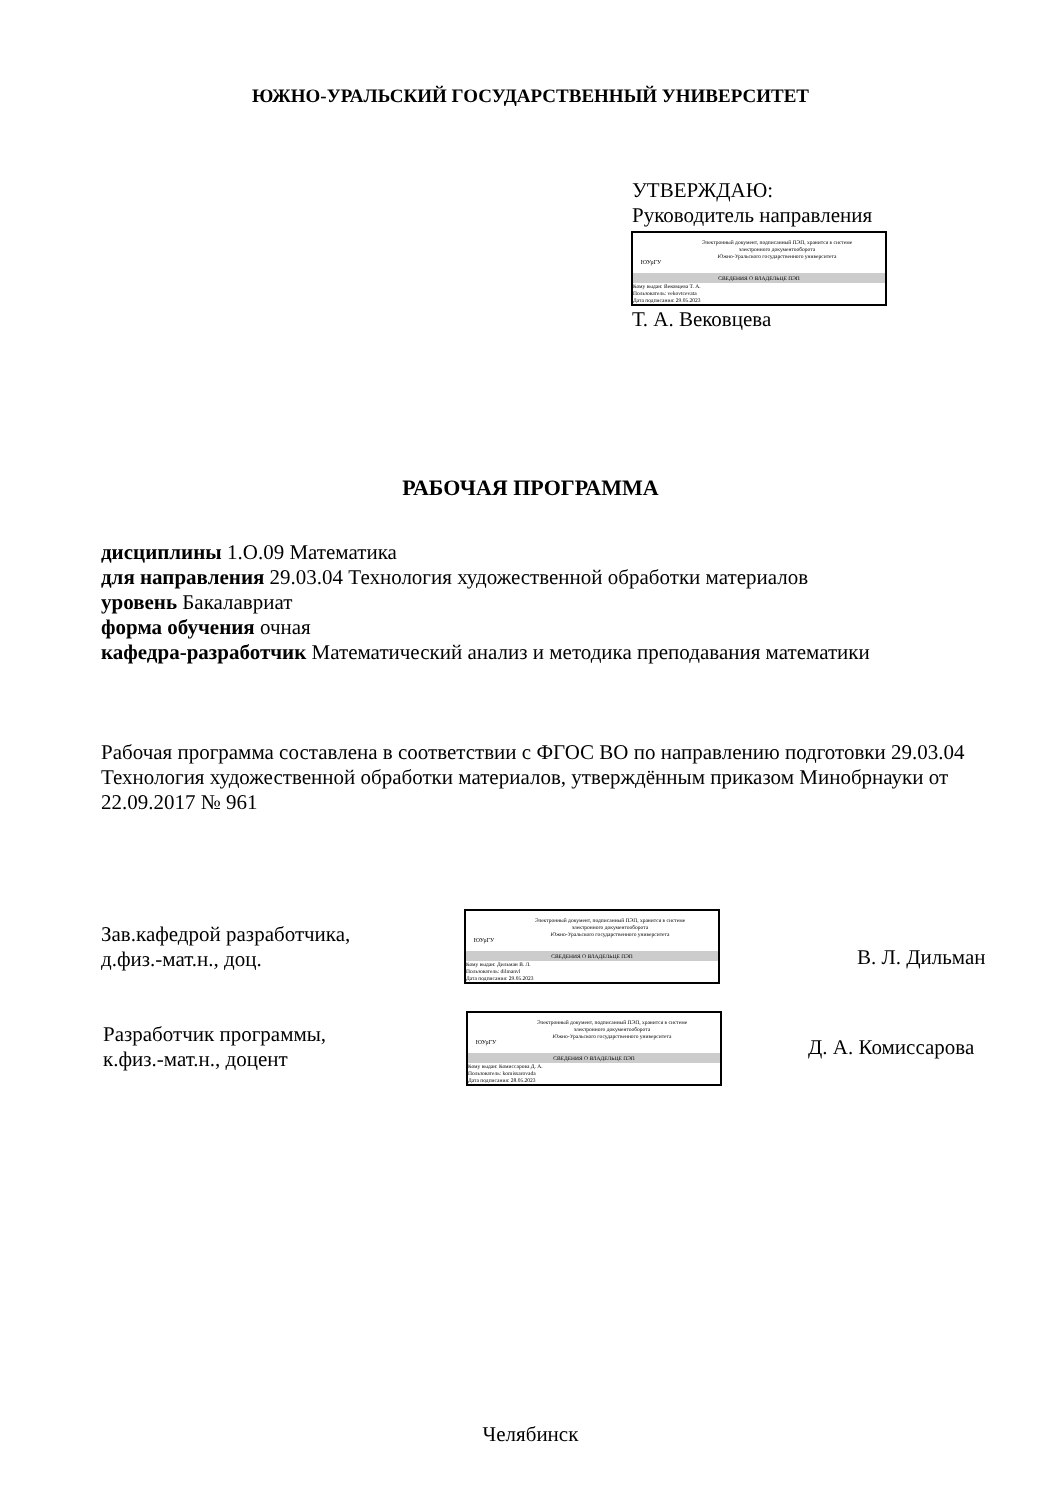ЮЖНО-УРАЛЬСКИЙ ГОСУДАРСТВЕННЫЙ УНИВЕРСИТЕТ
УТВЕРЖДАЮ:
Руководитель направления
ЮУрГУ
Электронный документ, подписанный ПЭП, хранится в системе
электронного документооборота
Южно-Уральского государственного университета
СВЕДЕНИЯ О ВЛАДЕЛЬЦЕ ПЭП
Кому выдан: Вековцева Т. А.
Пользователь: vekovtcevata
Дата подписания: 29.05.2023
Т. А. Вековцева
РАБОЧАЯ ПРОГРАММА
дисциплины 1.О.09 Математика
для направления 29.03.04 Технология художественной обработки материалов
уровень Бакалавриат
форма обучения очная
кафедра-разработчик Математический анализ и методика преподавания математики
Рабочая программа составлена в соответствии с ФГОС ВО по направлению подготовки 29.03.04 Технология художественной обработки материалов, утверждённым приказом Минобрнауки от 22.09.2017 № 961
Зав.кафедрой разработчика,
д.физ.-мат.н., доц.
ЮУрГУ
Электронный документ, подписанный ПЭП, хранится в системе
электронного документооборота
Южно-Уральского государственного университета
СВЕДЕНИЯ О ВЛАДЕЛЬЦЕ ПЭП
Кому выдан: Дильман В. Л.
Пользователь: dilmanvl
Дата подписания: 29.05.2023
В. Л. Дильман
Разработчик программы,
к.физ.-мат.н., доцент
ЮУрГУ
Электронный документ, подписанный ПЭП, хранится в системе
электронного документооборота
Южно-Уральского государственного университета
СВЕДЕНИЯ О ВЛАДЕЛЬЦЕ ПЭП
Кому выдан: Комиссарова Д. А.
Пользователь: komissarovada
Дата подписания: 28.05.2023
Д. А. Комиссарова
Челябинск